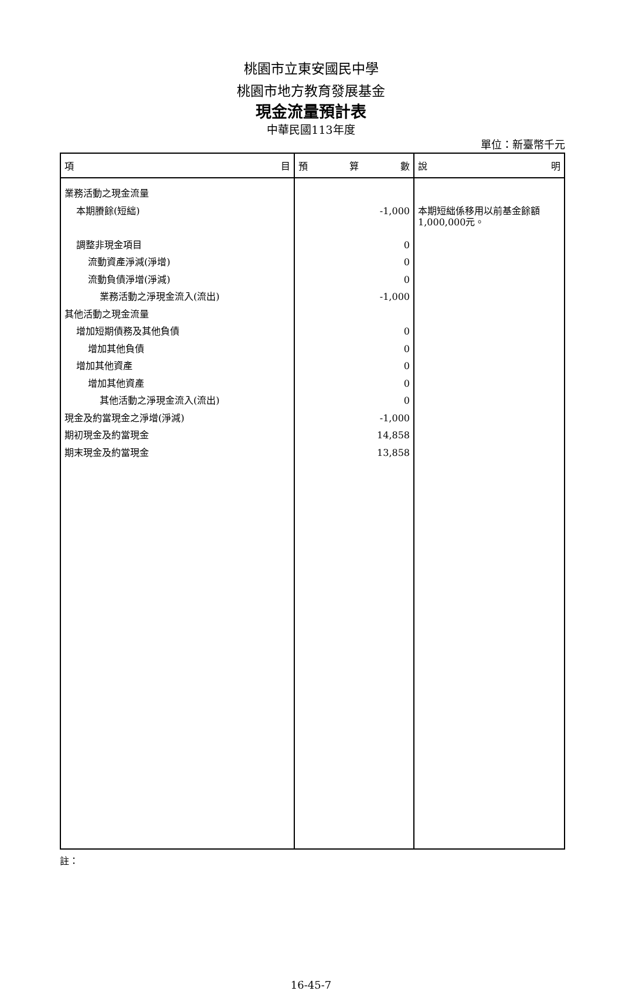桃園市立東安國民中學
桃園市地方教育發展基金
現金流量預計表
中華民國113年度
單位：新臺幣千元
| 項 目 | 預 算 數 | 說 明 |
| --- | --- | --- |
| 業務活動之現金流量 | | |
| 本期賸餘(短絀) | -1,000 | 本期短絀係移用以前基金餘額1,000,000元。 |
| 調整非現金項目 | 0 | |
| 流動資產淨減(淨增) | 0 | |
| 流動負債淨增(淨減) | 0 | |
| 業務活動之淨現金流入(流出) | -1,000 | |
| 其他活動之現金流量 | | |
| 增加短期債務及其他負債 | 0 | |
| 增加其他負債 | 0 | |
| 增加其他資產 | 0 | |
| 增加其他資產 | 0 | |
| 其他活動之淨現金流入(流出) | 0 | |
| 現金及約當現金之淨增(淨減) | -1,000 | |
| 期初現金及約當現金 | 14,858 | |
| 期末現金及約當現金 | 13,858 | |
註：
16-45-7